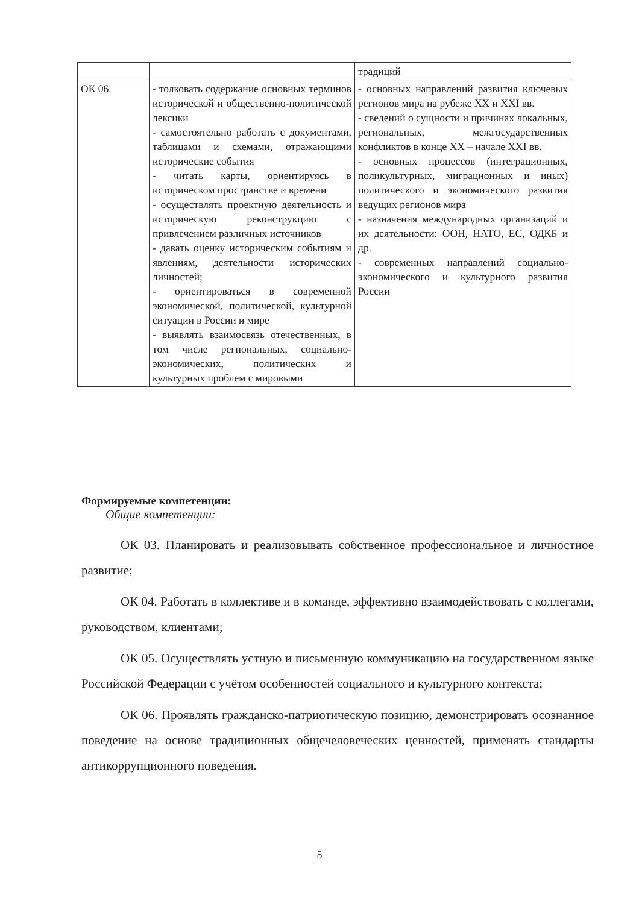| | | традиций |
| ОК 06. | - толковать содержание основных терминов исторической и общественно-политической лексики - самостоятельно работать с документами, таблицами и схемами, отражающими исторические события - читать карты, ориентируясь в историческом пространстве и времени - осуществлять проектную деятельность и историческую реконструкцию с привлечением различных источников - давать оценку историческим событиям и явлениям, деятельности исторических личностей; - ориентироваться в современной экономической, политической, культурной ситуации в России и мире - выявлять взаимосвязь отечественных, в том числе региональных, социально-экономических, политических и культурных проблем с мировыми | - основных направлений развития ключевых регионов мира на рубеже XX и XXI вв. - сведений о сущности и причинах локальных, региональных, межгосударственных конфликтов в конце XX – начале XXI вв. - основных процессов (интеграционных, поликультурных, миграционных и иных) политического и экономического развития ведущих регионов мира - назначения международных организаций и их деятельности: ООН, НАТО, ЕС, ОДКБ и др. - современных направлений социально-экономического и культурного развития России |
Формируемые компетенции:
Общие компетенции:
ОК 03. Планировать и реализовывать собственное профессиональное и личностное развитие;
ОК 04. Работать в коллективе и в команде, эффективно взаимодействовать с коллегами, руководством, клиентами;
ОК 05. Осуществлять устную и письменную коммуникацию на государственном языке Российской Федерации с учётом особенностей социального и культурного контекста;
ОК 06. Проявлять гражданско-патриотическую позицию, демонстрировать осознанное поведение на основе традиционных общечеловеческих ценностей, применять стандарты антикоррупционного поведения.
5